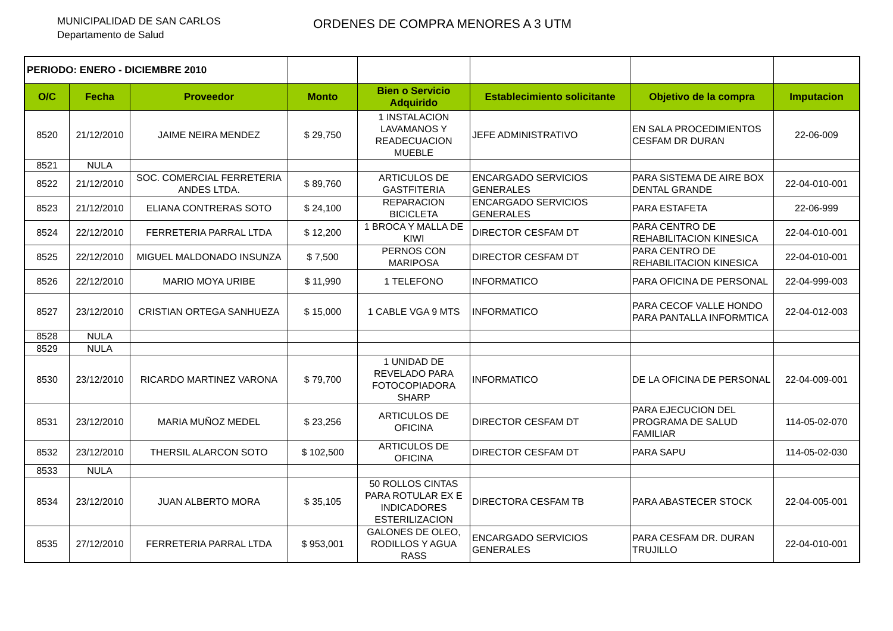MUNICIPALIDAD DE SAN CARLOS
Departamento de Salud
ORDENES DE COMPRA MENORES A 3 UTM
| PERIODO: ENERO - DICIEMBRE 2010 | | | | | | | |
| O/C | Fecha | Proveedor | Monto | Bien o Servicio Adquirido | Establecimiento solicitante | Objetivo de la compra | Imputacion |
| 8520 | 21/12/2010 | JAIME NEIRA MENDEZ | $ 29,750 | 1 INSTALACION LAVAMANOS Y READECUACION MUEBLE | JEFE ADMINISTRATIVO | EN SALA PROCEDIMIENTOS CESFAM DR DURAN | 22-06-009 |
| 8521 | NULA | | | | | | |
| 8522 | 21/12/2010 | SOC. COMERCIAL FERRETERIA ANDES LTDA. | $ 89,760 | ARTICULOS DE GASTFITERIA | ENCARGADO SERVICIOS GENERALES | PARA SISTEMA DE AIRE BOX DENTAL GRANDE | 22-04-010-001 |
| 8523 | 21/12/2010 | ELIANA CONTRERAS SOTO | $ 24,100 | REPARACION BICICLETA | ENCARGADO SERVICIOS GENERALES | PARA ESTAFETA | 22-06-999 |
| 8524 | 22/12/2010 | FERRETERIA PARRAL LTDA | $ 12,200 | 1 BROCA Y MALLA DE KIWI | DIRECTOR CESFAM DT | PARA CENTRO DE REHABILITACION KINESICA | 22-04-010-001 |
| 8525 | 22/12/2010 | MIGUEL MALDONADO INSUNZA | $ 7,500 | PERNOS CON MARIPOSA | DIRECTOR CESFAM DT | PARA CENTRO DE REHABILITACION KINESICA | 22-04-010-001 |
| 8526 | 22/12/2010 | MARIO MOYA URIBE | $ 11,990 | 1 TELEFONO | INFORMATICO | PARA OFICINA DE PERSONAL | 22-04-999-003 |
| 8527 | 23/12/2010 | CRISTIAN ORTEGA SANHUEZA | $ 15,000 | 1 CABLE VGA 9 MTS | INFORMATICO | PARA CECOF VALLE HONDO PARA PANTALLA INFORMTICA | 22-04-012-003 |
| 8528 | NULA | | | | | | |
| 8529 | NULA | | | | | | |
| 8530 | 23/12/2010 | RICARDO MARTINEZ VARONA | $ 79,700 | 1 UNIDAD DE REVELADO PARA FOTOCOPIADORA SHARP | INFORMATICO | DE LA OFICINA DE PERSONAL | 22-04-009-001 |
| 8531 | 23/12/2010 | MARIA MUÑOZ MEDEL | $ 23,256 | ARTICULOS DE OFICINA | DIRECTOR CESFAM DT | PARA EJECUCION DEL PROGRAMA DE SALUD FAMILIAR | 114-05-02-070 |
| 8532 | 23/12/2010 | THERSIL ALARCON SOTO | $ 102,500 | ARTICULOS DE OFICINA | DIRECTOR CESFAM DT | PARA SAPU | 114-05-02-030 |
| 8533 | NULA | | | | | | |
| 8534 | 23/12/2010 | JUAN ALBERTO MORA | $ 35,105 | 50 ROLLOS CINTAS PARA ROTULAR EX E INDICADORES ESTERILIZACION | DIRECTORA CESFAM TB | PARA ABASTECER STOCK | 22-04-005-001 |
| 8535 | 27/12/2010 | FERRETERIA PARRAL LTDA | $ 953,001 | GALONES DE OLEO, RODILLOS Y AGUA RASS | ENCARGADO SERVICIOS GENERALES | PARA CESFAM DR. DURAN TRUJILLO | 22-04-010-001 |